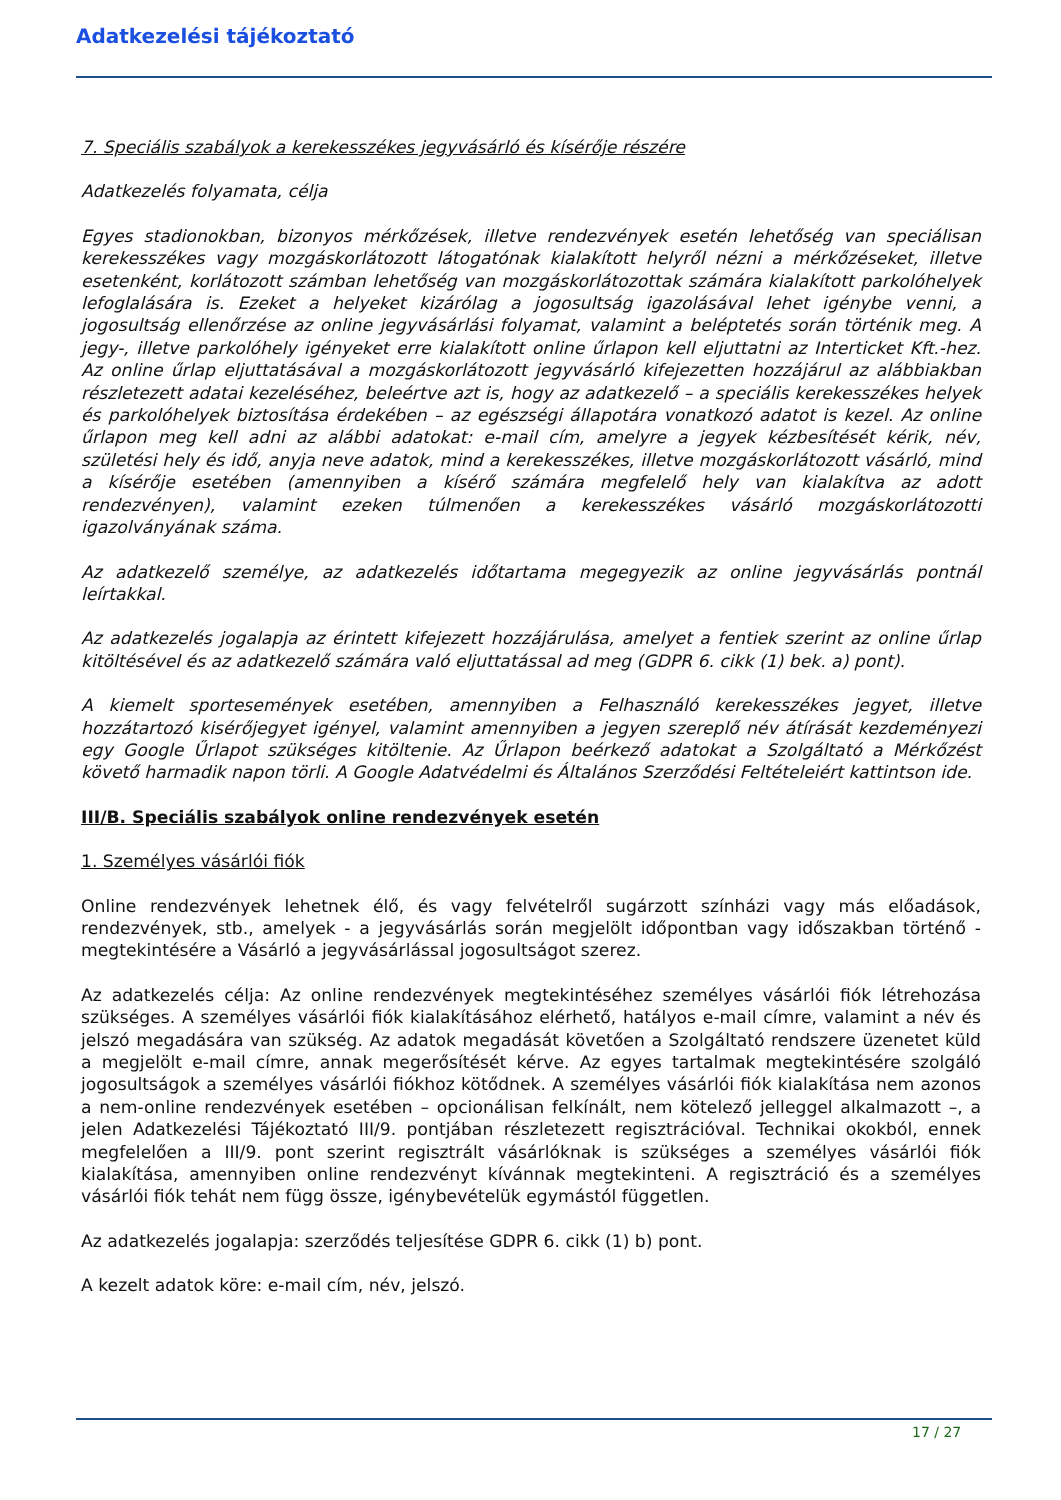Adatkezelési tájékoztató
7. Speciális szabályok a kerekesszékes jegyvásárló és kísérője részére
Adatkezelés folyamata, célja
Egyes stadionokban, bizonyos mérkőzések, illetve rendezvények esetén lehetőség van speciálisan kerekesszékes vagy mozgáskorlátozott látogatónak kialakított helyről nézni a mérkőzéseket, illetve esetenként, korlátozott számban lehetőség van mozgáskorlátozottak számára kialakított parkolóhelyek lefoglalására is. Ezeket a helyeket kizárólag a jogosultság igazolásával lehet igénybe venni, a jogosultság ellenőrzése az online jegyvásárlási folyamat, valamint a beléptetés során történik meg. A jegy-, illetve parkolóhely igényeket erre kialakított online űrlapon kell eljuttatni az Interticket Kft.-hez. Az online űrlap eljuttatásával a mozgáskorlátozott jegyvásárló kifejezetten hozzájárul az alábbiakban részletezett adatai kezeléséhez, beleértve azt is, hogy az adatkezelő – a speciális kerekesszékes helyek és parkolóhelyek biztosítása érdekében – az egészségi állapotára vonatkozó adatot is kezel. Az online űrlapon meg kell adni az alábbi adatokat: e-mail cím, amelyre a jegyek kézbesítését kérik, név, születési hely és idő, anyja neve adatok, mind a kerekesszékes, illetve mozgáskorlátozott vásárló, mind a kísérője esetében (amennyiben a kísérő számára megfelelő hely van kialakítva az adott rendezvényen), valamint ezeken túlmenően a kerekesszékes vásárló mozgáskorlátozotti igazolványának száma.
Az adatkezelő személye, az adatkezelés időtartama megegyezik az online jegyvásárlás pontnál leírtakkal.
Az adatkezelés jogalapja az érintett kifejezett hozzájárulása, amelyet a fentiek szerint az online űrlap kitöltésével és az adatkezelő számára való eljuttatással ad meg (GDPR 6. cikk (1) bek. a) pont).
A kiemelt sportesemények esetében, amennyiben a Felhasználó kerekesszékes jegyet, illetve hozzátartozó kisérőjegyet igényel, valamint amennyiben a jegyen szereplő név átírását kezdeményezi egy Google Űrlapot szükséges kitöltenie. Az Űrlapon beérkező adatokat a Szolgáltató a Mérkőzést követő harmadik napon törli. A Google Adatvédelmi és Általános Szerződési Feltételeiért kattintson ide.
III/B. Speciális szabályok online rendezvények esetén
1. Személyes vásárlói fiók
Online rendezvények lehetnek élő, és vagy felvételről sugárzott színházi vagy más előadások, rendezvények, stb., amelyek - a jegyvásárlás során megjelölt időpontban vagy időszakban történő - megtekintésére a Vásárló a jegyvásárlással jogosultságot szerez.
Az adatkezelés célja: Az online rendezvények megtekintéséhez személyes vásárlói fiók létrehozása szükséges. A személyes vásárlói fiók kialakításához elérhető, hatályos e-mail címre, valamint a név és jelszó megadására van szükség. Az adatok megadását követően a Szolgáltató rendszere üzenetet küld a megjelölt e-mail címre, annak megerősítését kérve. Az egyes tartalmak megtekintésére szolgáló jogosultságok a személyes vásárlói fiókhoz kötődnek. A személyes vásárlói fiók kialakítása nem azonos a nem-online rendezvények esetében – opcionálisan felkínált, nem kötelező jelleggel alkalmazott –, a jelen Adatkezelési Tájékoztató III/9. pontjában részletezett regisztrációval. Technikai okokból, ennek megfelelően a III/9. pont szerint regisztrált vásárlóknak is szükséges a személyes vásárlói fiók kialakítása, amennyiben online rendezvényt kívánnak megtekinteni. A regisztráció és a személyes vásárlói fiók tehát nem függ össze, igénybevételük egymástól független.
Az adatkezelés jogalapja: szerződés teljesítése GDPR 6. cikk (1) b) pont.
A kezelt adatok köre: e-mail cím, név, jelszó.
17 / 27